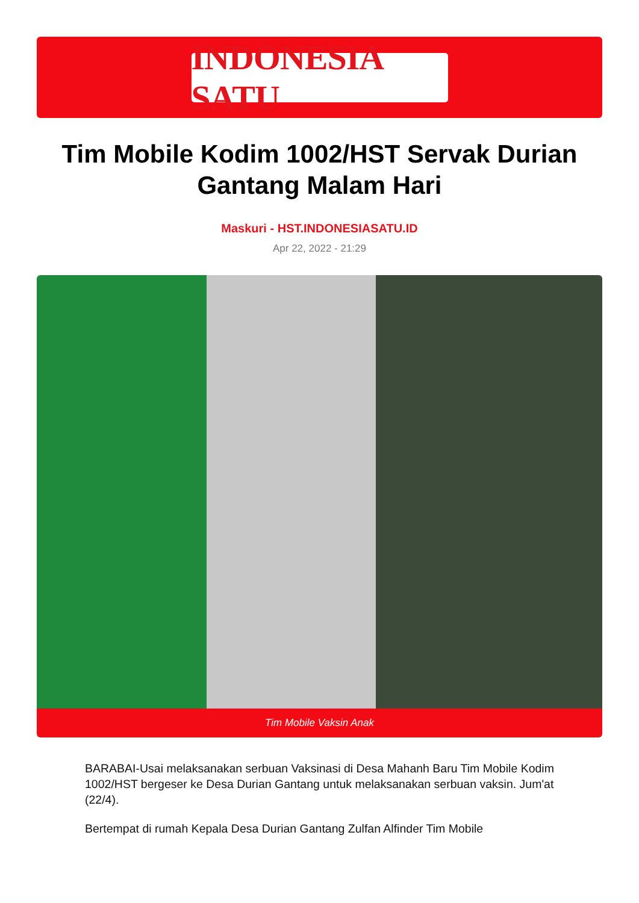INDONESIA SATU
Tim Mobile Kodim 1002/HST Servak Durian Gantang Malam Hari
Maskuri - HST.INDONESIASATU.ID
Apr 22, 2022 - 21:29
Tim Mobile Vaksin Anak
BARABAI-Usai melaksanakan serbuan Vaksinasi di Desa Mahanh Baru Tim Mobile Kodim 1002/HST bergeser ke Desa Durian Gantang untuk melaksanakan serbuan vaksin. Jum'at (22/4).
Bertempat di rumah Kepala Desa Durian Gantang Zulfan Alfinder Tim Mobile